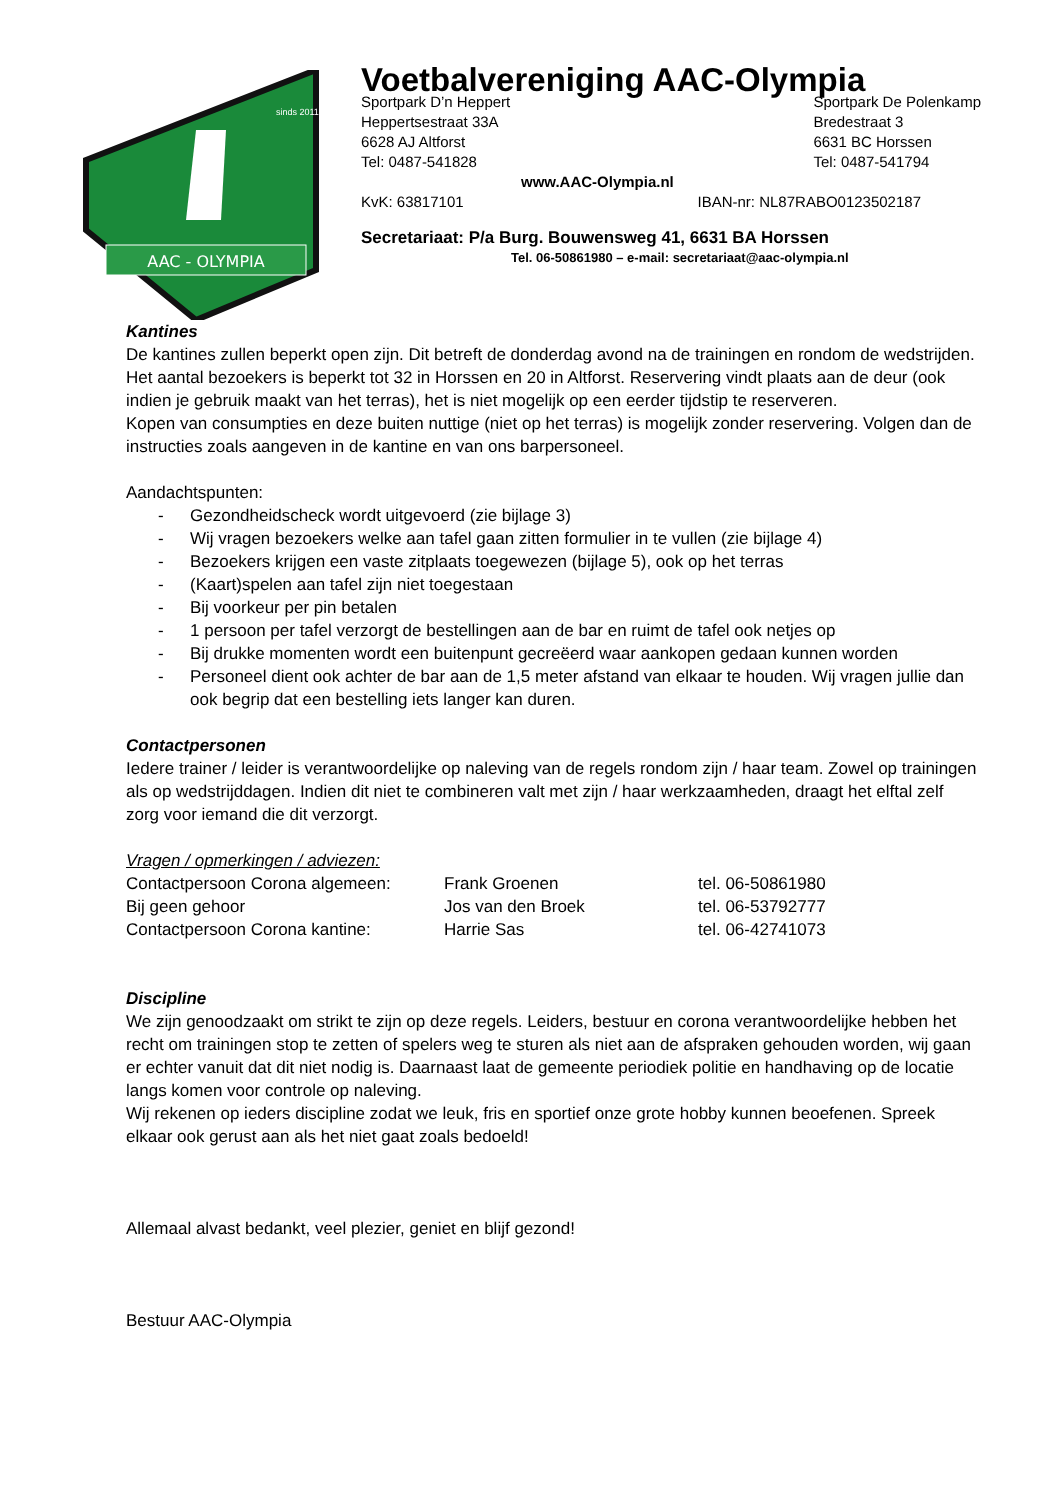AAC - OLYMPIA
sinds 2011
Voetbalvereniging AAC-Olympia
Sportpark D’n Heppert
Heppertsestraat 33A
6628 AJ Altforst
Tel: 0487-541828
Sportpark De Polenkamp
Bredestraat 3
6631 BC Horssen
Tel: 0487-541794
www.AAC-Olympia.nl
KvK: 63817101 IBAN-nr: NL87RABO0123502187
Secretariaat: P/a Burg. Bouwensweg 41, 6631 BA Horssen
Tel. 06-50861980 – e-mail: secretariaat@aac-olympia.nl
Kantines
De kantines zullen beperkt open zijn. Dit betreft de donderdag avond na de trainingen en rondom de wedstrijden.
Het aantal bezoekers is beperkt tot 32 in Horssen en 20 in Altforst. Reservering vindt plaats aan de deur (ook indien je gebruik maakt van het terras), het is niet mogelijk op een eerder tijdstip te reserveren.
Kopen van consumpties en deze buiten nuttige (niet op het terras) is mogelijk zonder reservering. Volgen dan de instructies zoals aangeven in de kantine en van ons barpersoneel.
Aandachtspunten:
- Gezondheidscheck wordt uitgevoerd (zie bijlage 3)
- Wij vragen bezoekers welke aan tafel gaan zitten formulier in te vullen (zie bijlage 4)
- Bezoekers krijgen een vaste zitplaats toegewezen (bijlage 5), ook op het terras
- (Kaart)spelen aan tafel zijn niet toegestaan
- Bij voorkeur per pin betalen
- 1 persoon per tafel verzorgt de bestellingen aan de bar en ruimt de tafel ook netjes op
- Bij drukke momenten wordt een buitenpunt gecreëerd waar aankopen gedaan kunnen worden
- Personeel dient ook achter de bar aan de 1,5 meter afstand van elkaar te houden. Wij vragen jullie dan ook begrip dat een bestelling iets langer kan duren.
Contactpersonen
Iedere trainer / leider is verantwoordelijke op naleving van de regels rondom zijn / haar team. Zowel op trainingen als op wedstrijddagen. Indien dit niet te combineren valt met zijn / haar werkzaamheden, draagt het elftal zelf zorg voor iemand die dit verzorgt.
Vragen / opmerkingen / adviezen:
| Contactpersoon Corona algemeen: | Frank Groenen | tel. 06-50861980 |
| Bij geen gehoor | Jos van den Broek | tel. 06-53792777 |
| Contactpersoon Corona kantine: | Harrie Sas | tel. 06-42741073 |
Discipline
We zijn genoodzaakt om strikt te zijn op deze regels. Leiders, bestuur en corona verantwoordelijke hebben het recht om trainingen stop te zetten of spelers weg te sturen als niet aan de afspraken gehouden worden, wij gaan er echter vanuit dat dit niet nodig is. Daarnaast laat de gemeente periodiek politie en handhaving op de locatie langs komen voor controle op naleving.
Wij rekenen op ieders discipline zodat we leuk, fris en sportief onze grote hobby kunnen beoefenen. Spreek elkaar ook gerust aan als het niet gaat zoals bedoeld!
Allemaal alvast bedankt, veel plezier, geniet en blijf gezond!
Bestuur AAC-Olympia